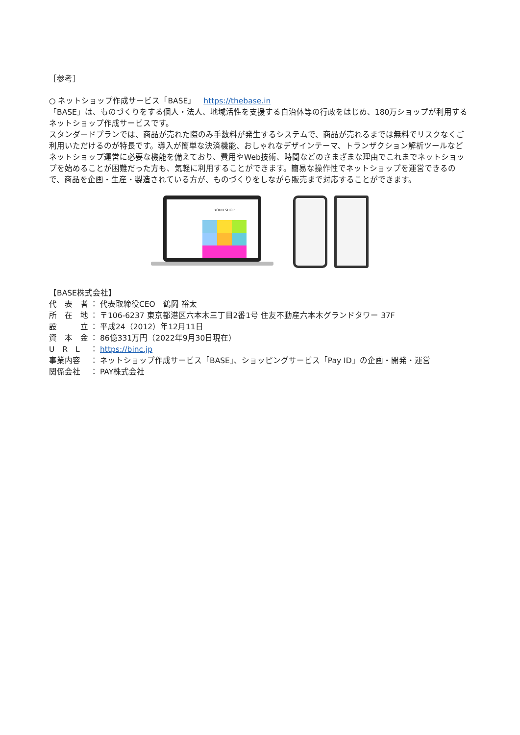［参考］
○ ネットショップ作成サービス「BASE」　https://thebase.in
「BASE」は、ものづくりをする個人・法人、地域活性を支援する自治体等の行政をはじめ、180万ショップが利用するネットショップ作成サービスです。
スタンダードプランでは、商品が売れた際のみ手数料が発生するシステムで、商品が売れるまでは無料でリスクなくご利用いただけるのが特長です。導入が簡単な決済機能、おしゃれなデザインテーマ、トランザクション解析ツールなどネットショップ運営に必要な機能を備えており、費用やWeb技術、時間などのさまざまな理由でこれまでネットショップを始めることが困難だった方も、気軽に利用することができます。簡易な操作性でネットショップを運営できるので、商品を企画・生産・製造されている方が、ものづくりをしながら販売まで対応することができます。
YOUR SHOP
【BASE株式会社】
| 代 表 者 | ： | 代表取締役CEO 鶴岡 裕太 |
| 所 在 地 | ： | 〒106-6237 東京都港区六本木三丁目2番1号 住友不動産六本木グランドタワー 37F |
| 設 立 | ： | 平成24（2012）年12月11日 |
| 資 本 金 | ： | 86億331万円（2022年9月30日現在） |
| U R L | ： | https://binc.jp |
| 事業内容 | ： | ネットショップ作成サービス「BASE」、ショッピングサービス「Pay ID」の企画・開発・運営 |
| 関係会社 | ： | PAY株式会社 |